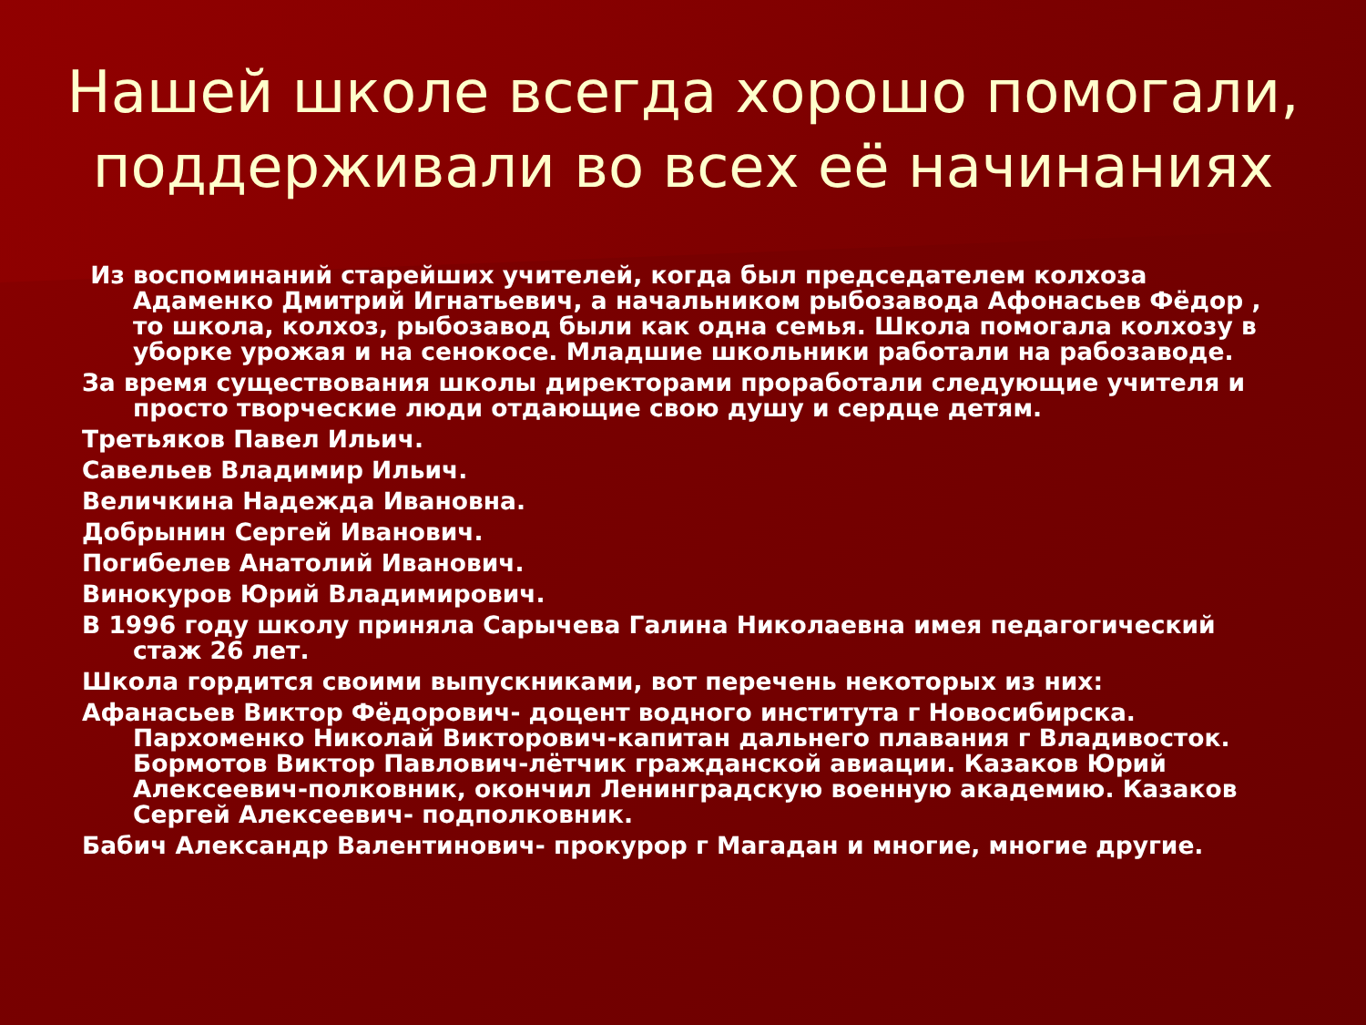Нашей школе всегда хорошо помогали, поддерживали во всех её начинаниях
Из воспоминаний старейших учителей, когда был председателем колхоза Адаменко Дмитрий Игнатьевич, а начальником рыбозавода Афонасьев Фёдор , то школа, колхоз, рыбозавод были как одна семья. Школа помогала колхозу в уборке урожая и на сенокосе. Младшие школьники работали на рабозаводе.
За время существования школы директорами проработали следующие учителя и просто творческие люди отдающие свою душу и сердце детям.
Третьяков Павел Ильич.
Савельев Владимир Ильич.
Величкина Надежда Ивановна.
Добрынин Сергей Иванович.
Погибелев Анатолий Иванович.
Винокуров Юрий Владимирович.
В 1996 году школу приняла Сарычева Галина Николаевна имея педагогический стаж 26 лет.
Школа гордится своими выпускниками, вот перечень некоторых из них:
Афанасьев Виктор Фёдорович- доцент водного института г Новосибирска. Пархоменко Николай Викторович-капитан дальнего плавания г Владивосток. Бормотов Виктор Павлович-лётчик гражданской авиации. Казаков Юрий Алексеевич-полковник, окончил Ленинградскую военную академию. Казаков Сергей Алексеевич- подполковник.
Бабич Александр Валентинович- прокурор г Магадан и многие, многие другие.